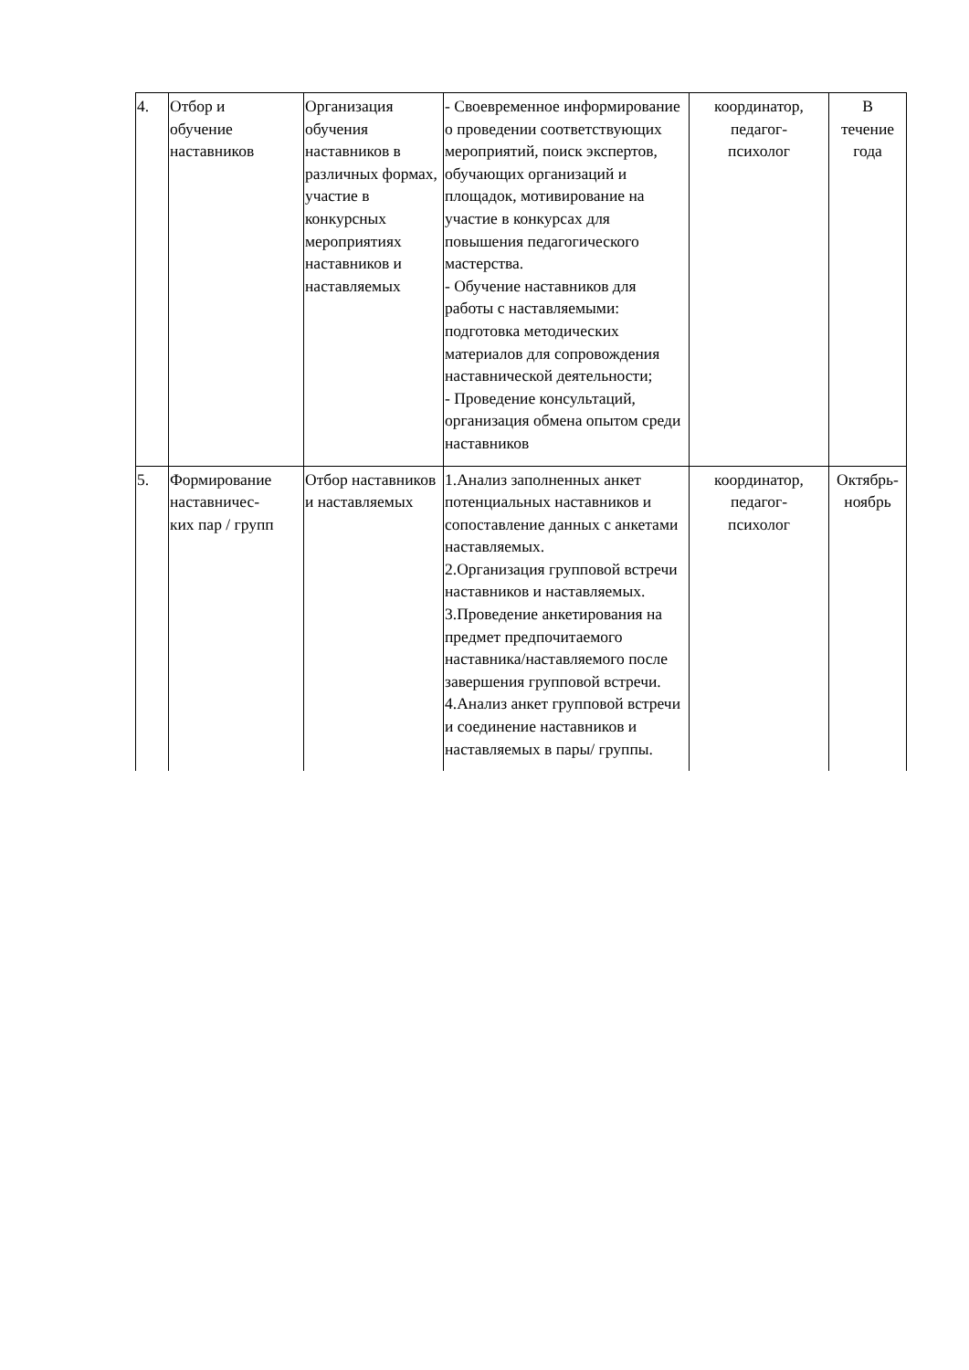| 4. | Отбор и обучение наставников | Организация обучения наставников в различных формах, участие в конкурсных мероприятиях наставников и наставляемых | - Своевременное информирование о проведении соответствующих мероприятий, поиск экспертов, обучающих организаций и площадок, мотивирование на участие в конкурсах для повышения педагогического мастерства. - Обучение наставников для работы с наставляемыми: подготовка методических материалов для сопровождения наставнической деятельности; - Проведение консультаций, организация обмена опытом среди наставников | координатор, педагог- психолог | В течение года |
| 5. | Формирование наставничес- ких пар / групп | Отбор наставников и наставляемых | 1.Анализ заполненных анкет потенциальных наставников и сопоставление данных с анкетами наставляемых. 2.Организация групповой встречи наставников и наставляемых. 3.Проведение анкетирования на предмет предпочитаемого наставника/наставляемого после завершения групповой встречи. 4.Анализ анкет групповой встречи и соединение наставников и наставляемых в пары/ группы. | координатор, педагог- психолог | Октябрь- ноябрь |